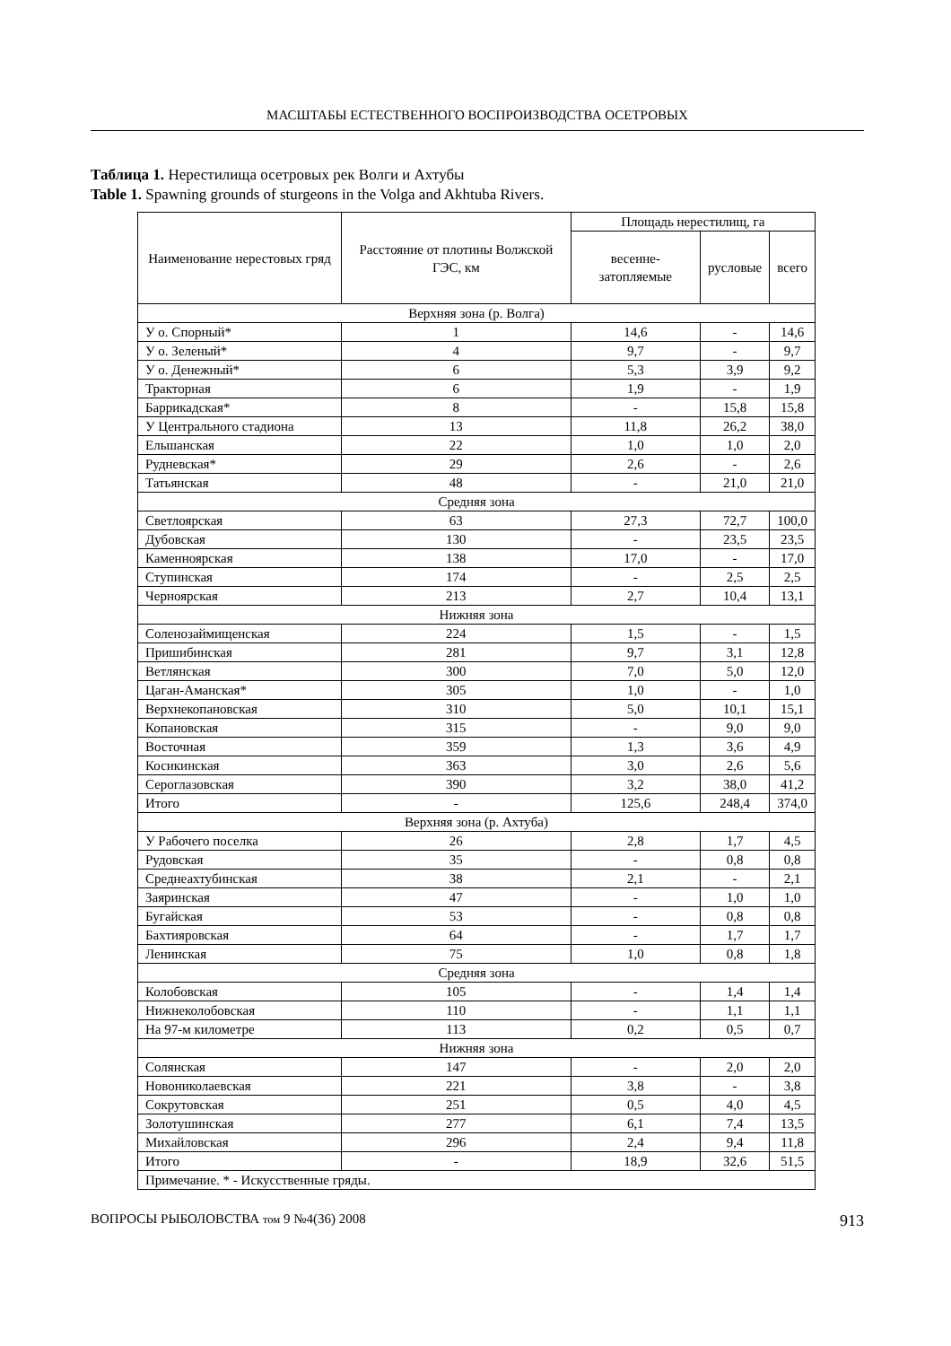МАСШТАБЫ ЕСТЕСТВЕННОГО ВОСПРОИЗВОДСТВА ОСЕТРОВЫХ
Таблица 1. Нерестилища осетровых рек Волги и Ахтубы
Table 1. Spawning grounds of sturgeons in the Volga and Akhtuba Rivers.
| Наименование нерестовых гряд | Расстояние от плотины Волжской ГЭС, км | Площадь нерестилищ, га | | |
| --- | --- | --- | --- | --- |
| | | весенне-затопляемые | русловые | всего |
| Верхняя зона (р. Волга) | | | | |
| У о. Спорный* | 1 | 14,6 | - | 14,6 |
| У о. Зеленый* | 4 | 9,7 | - | 9,7 |
| У о. Денежный* | 6 | 5,3 | 3,9 | 9,2 |
| Тракторная | 6 | 1,9 | - | 1,9 |
| Баррикадская* | 8 | - | 15,8 | 15,8 |
| У Центрального стадиона | 13 | 11,8 | 26,2 | 38,0 |
| Ельшанская | 22 | 1,0 | 1,0 | 2,0 |
| Рудневская* | 29 | 2,6 | - | 2,6 |
| Татьянская | 48 | - | 21,0 | 21,0 |
| Средняя зона | | | | |
| Светлоярская | 63 | 27,3 | 72,7 | 100,0 |
| Дубовская | 130 | - | 23,5 | 23,5 |
| Каменноярская | 138 | 17,0 | - | 17,0 |
| Ступинская | 174 | - | 2,5 | 2,5 |
| Черноярская | 213 | 2,7 | 10,4 | 13,1 |
| Нижняя зона | | | | |
| Соленозаймищенская | 224 | 1,5 | - | 1,5 |
| Пришибинская | 281 | 9,7 | 3,1 | 12,8 |
| Ветлянская | 300 | 7,0 | 5,0 | 12,0 |
| Цаган-Аманская* | 305 | 1,0 | - | 1,0 |
| Верхнекопановская | 310 | 5,0 | 10,1 | 15,1 |
| Копановская | 315 | - | 9,0 | 9,0 |
| Восточная | 359 | 1,3 | 3,6 | 4,9 |
| Косикинская | 363 | 3,0 | 2,6 | 5,6 |
| Сероглазовская | 390 | 3,2 | 38,0 | 41,2 |
| Итого | - | 125,6 | 248,4 | 374,0 |
| Верхняя зона (р. Ахтуба) | | | | |
| У Рабочего поселка | 26 | 2,8 | 1,7 | 4,5 |
| Рудовская | 35 | - | 0,8 | 0,8 |
| Среднеахтубинская | 38 | 2,1 | - | 2,1 |
| Заяринская | 47 | - | 1,0 | 1,0 |
| Бугайская | 53 | - | 0,8 | 0,8 |
| Бахтияровская | 64 | - | 1,7 | 1,7 |
| Ленинская | 75 | 1,0 | 0,8 | 1,8 |
| Средняя зона | | | | |
| Колобовская | 105 | - | 1,4 | 1,4 |
| Нижнеколобовская | 110 | - | 1,1 | 1,1 |
| На 97-м километре | 113 | 0,2 | 0,5 | 0,7 |
| Нижняя зона | | | | |
| Солянская | 147 | - | 2,0 | 2,0 |
| Новониколаевская | 221 | 3,8 | - | 3,8 |
| Сокрутовская | 251 | 0,5 | 4,0 | 4,5 |
| Золотушинская | 277 | 6,1 | 7,4 | 13,5 |
| Михайловская | 296 | 2,4 | 9,4 | 11,8 |
| Итого | - | 18,9 | 32,6 | 51,5 |
| Примечание. * - Искусственные гряды. | | | | |
ВОПРОСЫ РЫБОЛОВСТВА том 9 №4(36) 2008 913